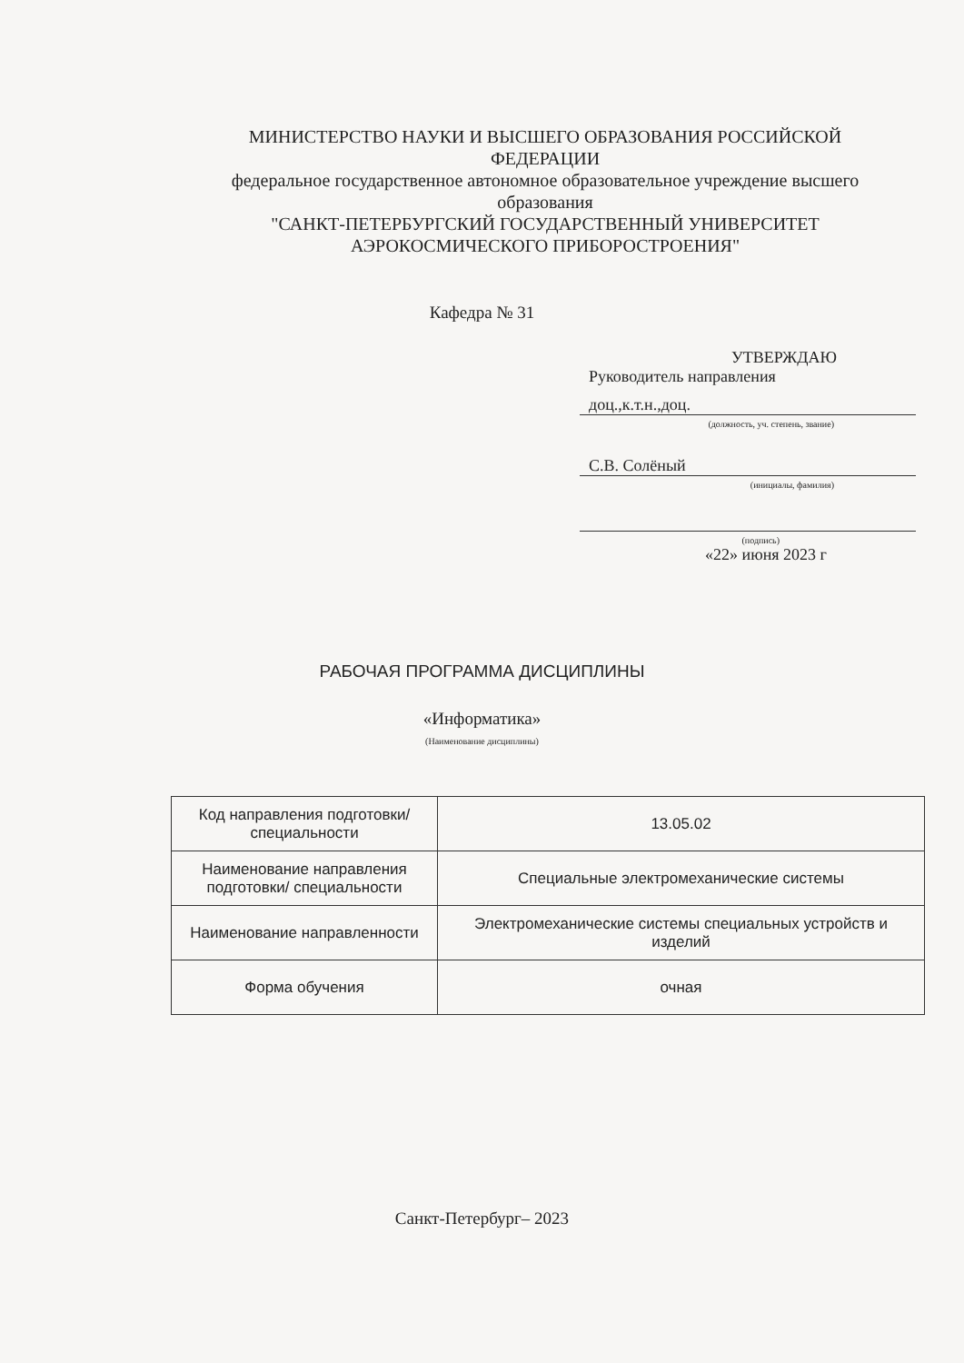МИНИСТЕРСТВО НАУКИ И ВЫСШЕГО ОБРАЗОВАНИЯ РОССИЙСКОЙ ФЕДЕРАЦИИ
федеральное государственное автономное образовательное учреждение высшего образования
"САНКТ-ПЕТЕРБУРГСКИЙ ГОСУДАРСТВЕННЫЙ УНИВЕРСИТЕТ АЭРОКОСМИЧЕСКОГО ПРИБОРОСТРОЕНИЯ"
Кафедра № 31
УТВЕРЖДАЮ
Руководитель направления
доц.,к.т.н.,доц.
(должность, уч. степень, звание)
С.В. Солёный
(инициалы, фамилия)
(подпись)
«22» июня 2023 г
РАБОЧАЯ ПРОГРАММА ДИСЦИПЛИНЫ
«Информатика»
(Наименование дисциплины)
| Код направления подготовки/ специальности | 13.05.02 |
| Наименование направления подготовки/ специальности | Специальные электромеханические системы |
| Наименование направленности | Электромеханические системы специальных устройств и изделий |
| Форма обучения | очная |
Санкт-Петербург– 2023